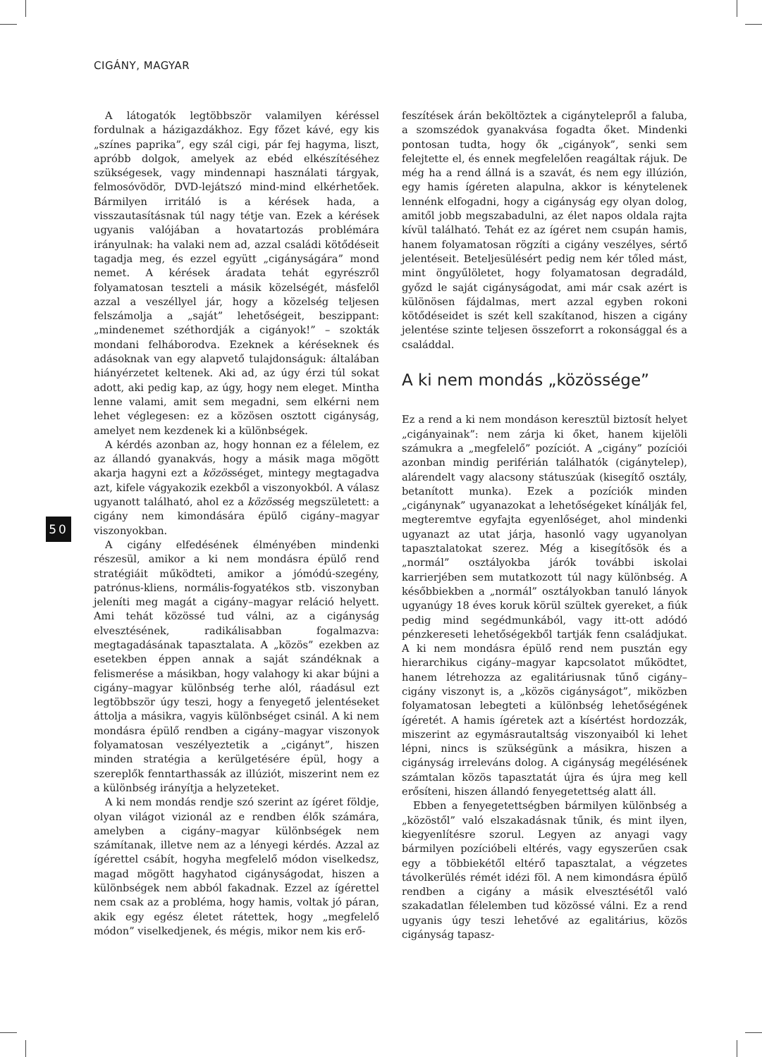CIGÁNY, MAGYAR
50
A látogatók legtöbbször valamilyen kéréssel fordulnak a házigazdákhoz. Egy főzet kávé, egy kis „színes paprika”, egy szál cigi, pár fej hagyma, liszt, apróbb dolgok, amelyek az ebéd elkészítéséhez szükségesek, vagy mindennapi használati tárgyak, felmosóvödör, DVD-lejátszó mind-mind elkérhetőek. Bármilyen irritáló is a kérések hada, a visszautasításnak túl nagy tétje van. Ezek a kérések ugyanis valójában a hovatartozás problémára irányulnak: ha valaki nem ad, azzal családi kötődéseit tagadja meg, és ezzel együtt „cigányságára” mond nemet. A kérések áradata tehát egyrészről folyamatosan teszteli a másik közelségét, másfelől azzal a veszéllyel jár, hogy a közelség teljesen felszámolja a „saját” lehetőségeit, beszippant: „mindenemet széthordják a cigányok!” – szokták mondani felháborodva. Ezeknek a kéréseknek és adásoknak van egy alapvető tulajdonságuk: általában hiányérzetet keltenek. Aki ad, az úgy érzi túl sokat adott, aki pedig kap, az úgy, hogy nem eleget. Mintha lenne valami, amit sem megadni, sem elkérni nem lehet véglegesen: ez a közösen osztott cigányság, amelyet nem kezdenek ki a különbségek.
A kérdés azonban az, hogy honnan ez a félelem, ez az állandó gyanakvás, hogy a másik maga mögött akarja hagyni ezt a közösséget, mintegy megtagadva azt, kifele vágyakozik ezekből a viszonyokból. A válasz ugyanott található, ahol ez a közösség megszületett: a cigány nem kimondására épülő cigány–magyar viszonyokban.
A cigány elfedésének élményében mindenki részesül, amikor a ki nem mondásra épülő rend stratégiáit működteti, amikor a jómódú-szegény, patrónus-kliens, normális-fogyatékos stb. viszonyban jeleníti meg magát a cigány–magyar reláció helyett. Ami tehát közössé tud válni, az a cigányság elvesztésének, radikálisabban fogalmazva: megtagadásának tapasztalata. A „közös” ezekben az esetekben éppen annak a saját szándéknak a felismerése a másikban, hogy valahogy ki akar bújni a cigány–magyar különbség terhe alól, ráadásul ezt legtöbbször úgy teszi, hogy a fenyegető jelentéseket áttolja a másikra, vagyis különbséget csinál. A ki nem mondásra épülő rendben a cigány–magyar viszonyok folyamatosan veszélyeztetik a „cigányt”, hiszen minden stratégia a kerülgetésére épül, hogy a szereplők fenntarthassák az illúziót, miszerint nem ez a különbség irányítja a helyzeteket.
A ki nem mondás rendje szó szerint az ígéret földje, olyan világot vizionál az e rendben élők számára, amelyben a cigány–magyar különbségek nem számítanak, illetve nem az a lényegi kérdés. Azzal az ígérettel csábít, hogyha megfelelő módon viselkedsz, magad mögött hagyhatod cigányságodat, hiszen a különbségek nem abból fakadnak. Ezzel az ígérettel nem csak az a probléma, hogy hamis, voltak jó páran, akik egy egész életet rátettek, hogy „megfelelő módon” viselkedjenek, és mégis, mikor nem kis erő-
feszítések árán beköltöztek a cigánytelepről a faluba, a szomszédok gyanakvása fogadta őket. Mindenki pontosan tudta, hogy ők „cigányok”, senki sem felejtette el, és ennek megfelelően reagáltak rájuk. De még ha a rend állná is a szavát, és nem egy illúzión, egy hamis ígéreten alapulna, akkor is kénytelenek lennénk elfogadni, hogy a cigányság egy olyan dolog, amitől jobb megszabadulni, az élet napos oldala rajta kívül található. Tehát ez az ígéret nem csupán hamis, hanem folyamatosan rögzíti a cigány veszélyes, sértő jelentéseit. Beteljesülésért pedig nem kér tőled mást, mint öngyűlöletet, hogy folyamatosan degradáld, győzd le saját cigányságodat, ami már csak azért is különösen fájdalmas, mert azzal egyben rokoni kötődéseidet is szét kell szakítanod, hiszen a cigány jelentése szinte teljesen összeforrt a rokonsággal és a családdal.
A ki nem mondás „közössége”
Ez a rend a ki nem mondáson keresztül biztosít helyet „cigányainak”: nem zárja ki őket, hanem kijelöli számukra a „megfelelő” pozíciót. A „cigány” pozíciói azonban mindig periférián találhatók (cigánytelep), alárendelt vagy alacsony státuszúak (kisegítő osztály, betanított munka). Ezek a pozíciók minden „cigánynak” ugyanazokat a lehetőségeket kínálják fel, megteremtve egyfajta egyenlőséget, ahol mindenki ugyanazt az utat járja, hasonló vagy ugyanolyan tapasztalatokat szerez. Még a kisegítősök és a „normál” osztályokba járók további iskolai karrierjében sem mutatkozott túl nagy különbség. A későbbiekben a „normál” osztályokban tanuló lányok ugyanúgy 18 éves koruk körül szültek gyereket, a fiúk pedig mind segédmunkából, vagy itt-ott adódó pénzkereseti lehetőségekből tartják fenn családjukat. A ki nem mondásra épülő rend nem pusztán egy hierarchikus cigány–magyar kapcsolatot működtet, hanem létrehozza az egalitáriusnak tűnő cigány–cigány viszonyt is, a „közös cigányságot”, miközben folyamatosan lebegteti a különbség lehetőségének ígéretét. A hamis ígéretek azt a kísértést hordozzák, miszerint az egymásrautaltság viszonyaiból ki lehet lépni, nincs is szükségünk a másikra, hiszen a cigányság irreleváns dolog. A cigányság megélésének számtalan közös tapasztatát újra és újra meg kell erősíteni, hiszen állandó fenyegetettség alatt áll.
Ebben a fenyegetettségben bármilyen különbség a „közöstől” való elszakadásnak tűnik, és mint ilyen, kiegyenlítésre szorul. Legyen az anyagi vagy bármilyen pozícióbeli eltérés, vagy egyszerűen csak egy a többiekétől eltérő tapasztalat, a végzetes távolkerülés rémét idézi föl. A nem kimondásra épülő rendben a cigány a másik elvesztésétől való szakadatlan félelemben tud közössé válni. Ez a rend ugyanis úgy teszi lehetővé az egalitárius, közös cigányság tapasz-